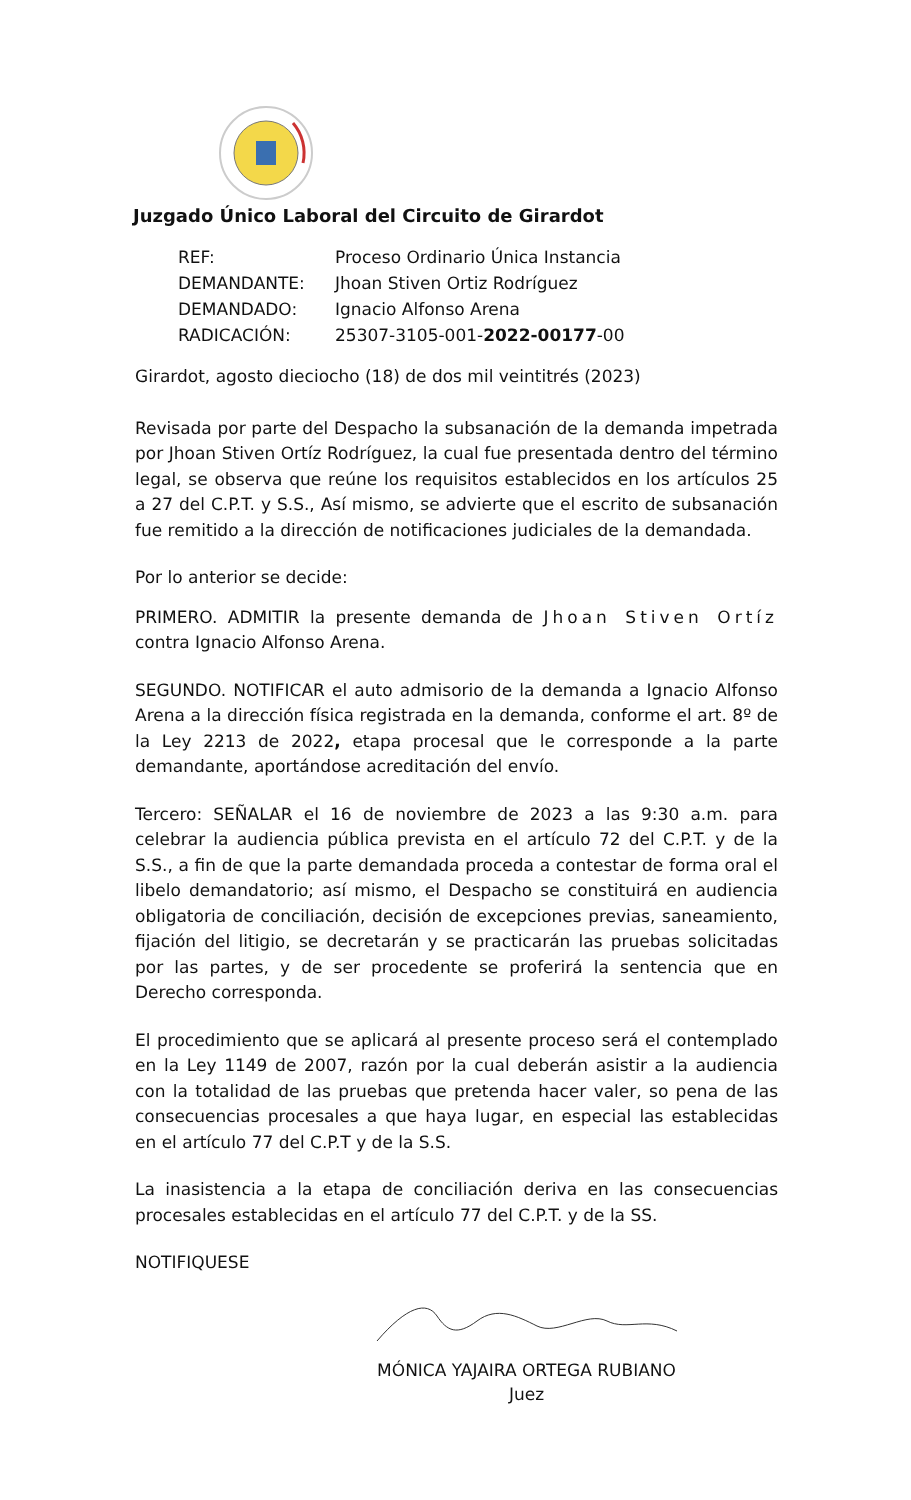Juzgado Único Laboral del Circuito de Girardot
| REF: | Proceso Ordinario Única Instancia |
| DEMANDANTE: | Jhoan Stiven Ortiz Rodríguez |
| DEMANDADO: | Ignacio Alfonso Arena |
| RADICACIÓN: | 25307-3105-001- 2022-00177 -00 |
Girardot, agosto dieciocho (18) de dos mil veintitrés (2023)
Revisada por parte del Despacho la subsanación de la demanda impetrada por Jhoan Stiven Ortíz Rodríguez, la cual fue presentada dentro del término legal, se observa que reúne los requisitos establecidos en los artículos 25 a 27 del C.P.T. y S.S., Así mismo, se advierte que el escrito de subsanación fue remitido a la dirección de notificaciones judiciales de la demandada.
Por lo anterior se decide:
PRIMERO. ADMITIR la presente demanda de Jhoan Stiven Ortíz contra Ignacio Alfonso Arena.
SEGUNDO. NOTIFICAR el auto admisorio de la demanda a Ignacio Alfonso Arena a la dirección física registrada en la demanda, conforme el art. 8º de la Ley 2213 de 2022, etapa procesal que le corresponde a la parte demandante, aportándose acreditación del envío.
Tercero: SEÑALAR el 16 de noviembre de 2023 a las 9:30 a.m. para celebrar la audiencia pública prevista en el artículo 72 del C.P.T. y de la S.S., a fin de que la parte demandada proceda a contestar de forma oral el libelo demandatorio; así mismo, el Despacho se constituirá en audiencia obligatoria de conciliación, decisión de excepciones previas, saneamiento, fijación del litigio, se decretarán y se practicarán las pruebas solicitadas por las partes, y de ser procedente se proferirá la sentencia que en Derecho corresponda.
El procedimiento que se aplicará al presente proceso será el contemplado en la Ley 1149 de 2007, razón por la cual deberán asistir a la audiencia con la totalidad de las pruebas que pretenda hacer valer, so pena de las consecuencias procesales a que haya lugar, en especial las establecidas en el artículo 77 del C.P.T y de la S.S.
La inasistencia a la etapa de conciliación deriva en las consecuencias procesales establecidas en el artículo 77 del C.P.T. y de la SS.
NOTIFIQUESE
MÓNICA YAJAIRA ORTEGA RUBIANO
Juez